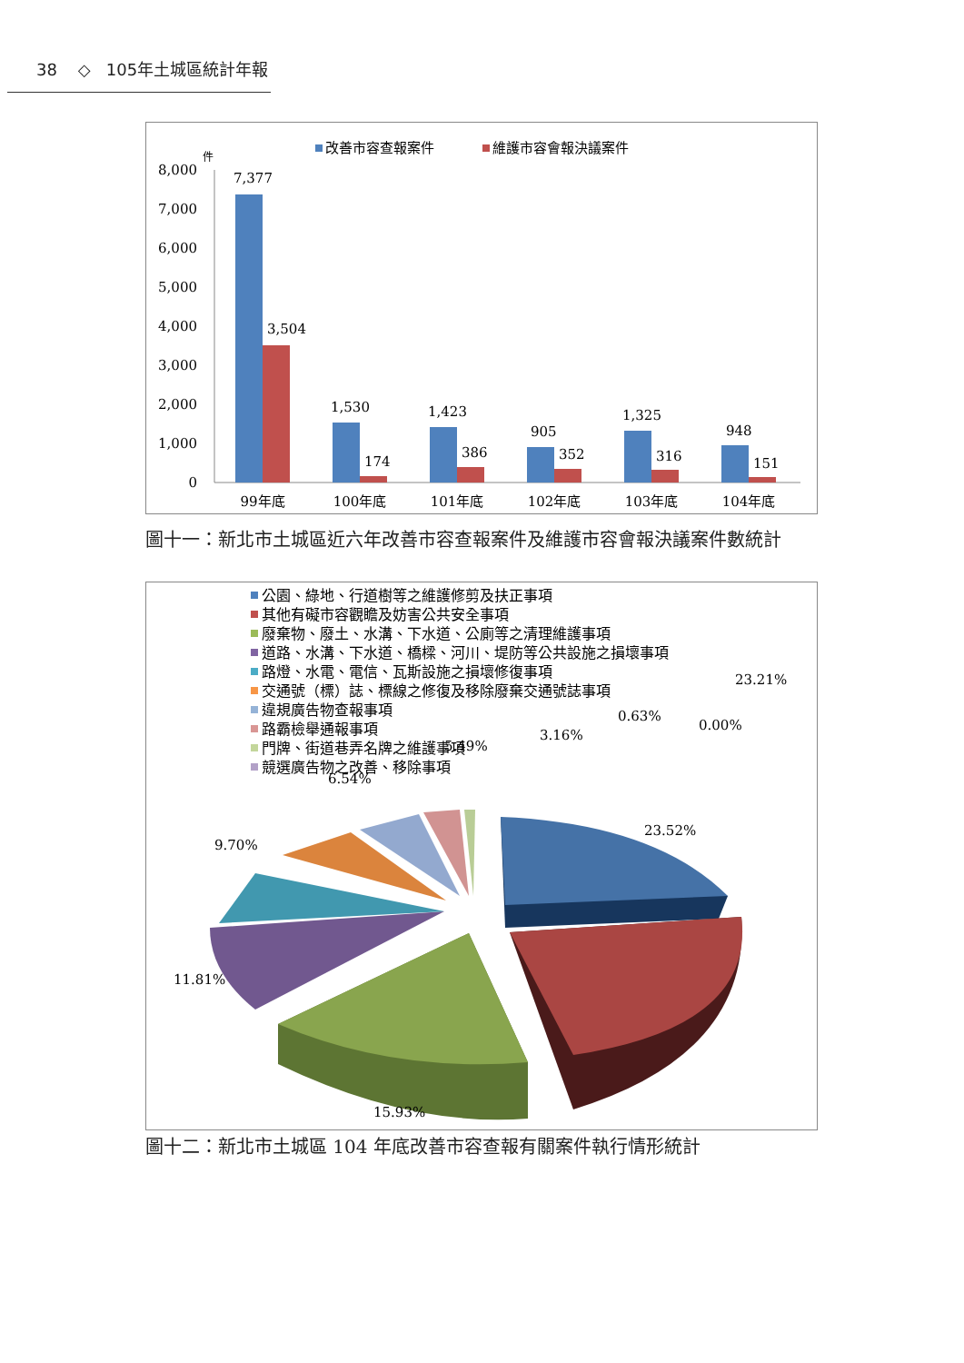38 ◇ 105年土城區統計年報
改善市容查報案件
維護市容會報決議案件
件
8,000
7,000
6,000
5,000
4,000
3,000
2,000
1,000
0
7,377
3,504
1,530
174
1,423
386
905
352
1,325
316
948
151
99年底
100年底
101年底
102年底
103年底
104年底
圖十一：新北市土城區近六年改善市容查報案件及維護市容會報決議案件數統計
公園、綠地、行道樹等之維護修剪及扶正事項
其他有礙市容觀瞻及妨害公共安全事項
廢棄物、廢土、水溝、下水道、公廁等之清理維護事項
道路、水溝、下水道、橋樑、河川、堤防等公共設施之損壞事項
路燈、水電、電信、瓦斯設施之損壞修復事項
交通號（標）誌、標線之修復及移除廢棄交通號誌事項
違規廣告物查報事項
路霸檢舉通報事項
門牌、街道巷弄名牌之維護事項
競選廣告物之改善、移除事項
23.52%
23.21%
15.93%
11.81%
9.70%
6.54%
5.49%
3.16%
0.63%
0.00%
圖十二：新北市土城區 104 年底改善市容查報有關案件執行情形統計